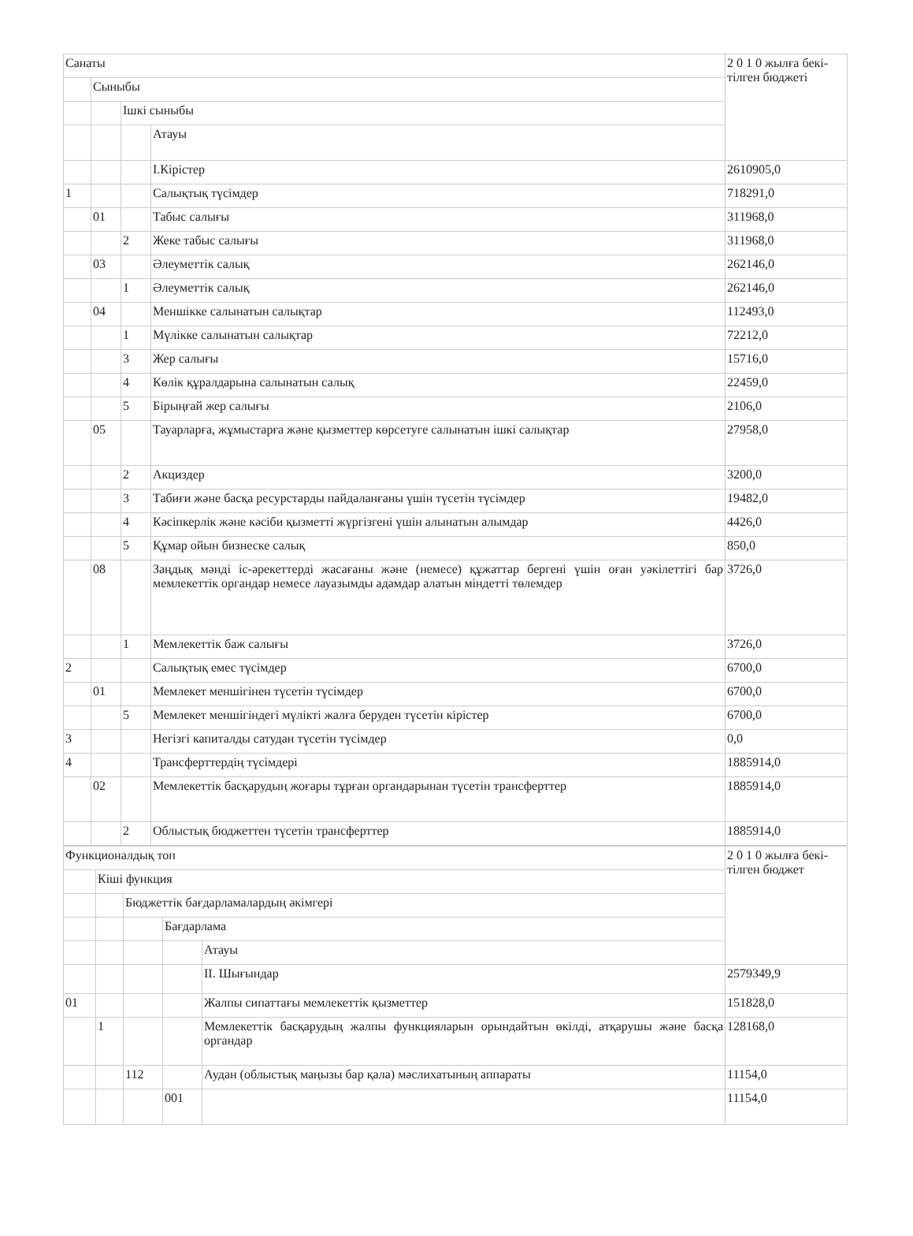| Санаты | | | | 2 0 1 0 жылға бекі-тілген бюджеті |
| | Сыныбы | | | |
| | | Ішкі сыныбы | | |
| | | | Атауы | |
| | | | I.Кірістер | 2610905,0 |
| 1 | | | Салықтық түсімдер | 718291,0 |
| | 01 | | Табыс салығы | 311968,0 |
| | | 2 | Жеке табыс салығы | 311968,0 |
| | 03 | | Әлеуметтік салық | 262146,0 |
| | | 1 | Әлеуметтік салық | 262146,0 |
| | 04 | | Меншікке салынатын салықтар | 112493,0 |
| | | 1 | Мүлікке салынатын салықтар | 72212,0 |
| | | 3 | Жер салығы | 15716,0 |
| | | 4 | Көлік құралдарына салынатын салық | 22459,0 |
| | | 5 | Бірыңғай жер салығы | 2106,0 |
| | 05 | | Тауарларға, жұмыстарға және қызметтер көрсетуге салынатын ішкі салықтар | 27958,0 |
| | | 2 | Акциздер | 3200,0 |
| | | 3 | Табиғи және басқа ресурстарды пайдаланғаны үшін түсетін түсімдер | 19482,0 |
| | | 4 | Кәсіпкерлік және кәсіби қызметті жүргізгені үшін алынатын алымдар | 4426,0 |
| | | 5 | Құмар ойын бизнеске салық | 850,0 |
| | 08 | | Заңдық мәнді іс-әрекеттерді жасағаны және (немесе) құжаттар бергені үшін оған уәкілеттігі бар мемлекеттік органдар немесе лауазымды адамдар алатын міндетті төлемдер | 3726,0 |
| | | 1 | Мемлекеттік баж салығы | 3726,0 |
| 2 | | | Салықтық емес түсімдер | 6700,0 |
| | 01 | | Мемлекет меншігінен түсетін түсімдер | 6700,0 |
| | | 5 | Мемлекет меншігіндегі мүлікті жалға беруден түсетін кірістер | 6700,0 |
| 3 | | | Негізгі капиталды сатудан түсетін түсімдер | 0,0 |
| 4 | | | Трансферттердің түсімдері | 1885914,0 |
| | 02 | | Мемлекеттік басқарудың жоғары тұрған органдарынан түсетін трансферттер | 1885914,0 |
| | | 2 | Облыстық бюджеттен түсетін трансферттер | 1885914,0 |
| Функционалдық топ | | | | | 2 0 1 0 жылға бекі-тілген бюджет |
| | Кіші функция | | | | |
| | | Бюджеттік бағдарламалардың әкімгері | | | |
| | | | Бағдарлама | | |
| | | | | Атауы | |
| | | | | II. Шығындар | 2579349,9 |
| 01 | | | | Жалпы сипаттағы мемлекеттік қызметтер | 151828,0 |
| | 1 | | | Мемлекеттік басқарудың жалпы функцияларын орындайтын өкілді, атқарушы және басқа органдар | 128168,0 |
| | | 112 | | Аудан (облыстық маңызы бар қала) мәслихатының аппараты | 11154,0 |
| | | | 001 | | 11154,0 |